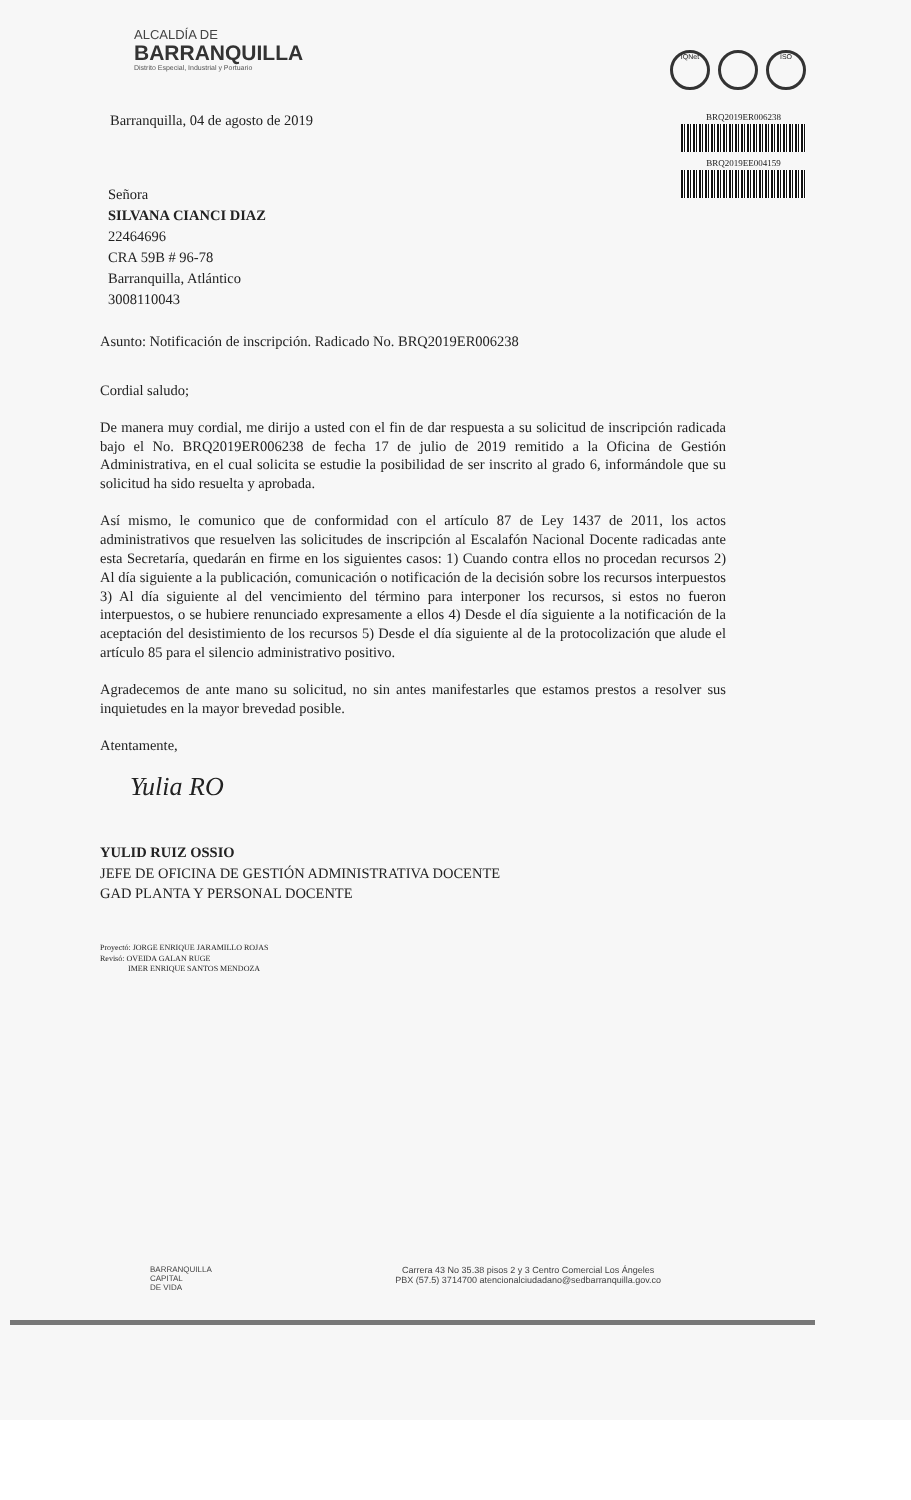ALCALDÍA DE
BARRANQUILLA
Distrito Especial, Industrial y Portuario
IQNet ISO
Barranquilla, 04 de agosto de 2019
BRQ2019ER006238
BRQ2019EE004159
Señora
SILVANA CIANCI DIAZ
22464696
CRA 59B # 96-78
Barranquilla, Atlántico
3008110043
Asunto: Notificación de inscripción. Radicado No. BRQ2019ER006238
Cordial saludo;
De manera muy cordial, me dirijo a usted con el fin de dar respuesta a su solicitud de inscripción radicada bajo el No. BRQ2019ER006238 de fecha 17 de julio de 2019 remitido a la Oficina de Gestión Administrativa, en el cual solicita se estudie la posibilidad de ser inscrito al grado 6, informándole que su solicitud ha sido resuelta y aprobada.
Así mismo, le comunico que de conformidad con el artículo 87 de Ley 1437 de 2011, los actos administrativos que resuelven las solicitudes de inscripción al Escalafón Nacional Docente radicadas ante esta Secretaría, quedarán en firme en los siguientes casos: 1) Cuando contra ellos no procedan recursos 2) Al día siguiente a la publicación, comunicación o notificación de la decisión sobre los recursos interpuestos 3) Al día siguiente al del vencimiento del término para interponer los recursos, si estos no fueron interpuestos, o se hubiere renunciado expresamente a ellos 4) Desde el día siguiente a la notificación de la aceptación del desistimiento de los recursos 5) Desde el día siguiente al de la protocolización que alude el artículo 85 para el silencio administrativo positivo.
Agradecemos de ante mano su solicitud, no sin antes manifestarles que estamos prestos a resolver sus inquietudes en la mayor brevedad posible.
Atentamente,
Yulia RO
YULID RUIZ OSSIO
JEFE DE OFICINA DE GESTIÓN ADMINISTRATIVA DOCENTE
GAD PLANTA Y PERSONAL DOCENTE
Proyectó: JORGE ENRIQUE JARAMILLO ROJAS
Revisó: OVEIDA GALAN RUGE
IMER ENRIQUE SANTOS MENDOZA
BARRANQUILLA
CAPITAL
DE VIDA
Carrera 43 No 35.38 pisos 2 y 3 Centro Comercial Los Ángeles
PBX (57.5) 3714700 atencionalciudadano@sedbarranquilla.gov.co